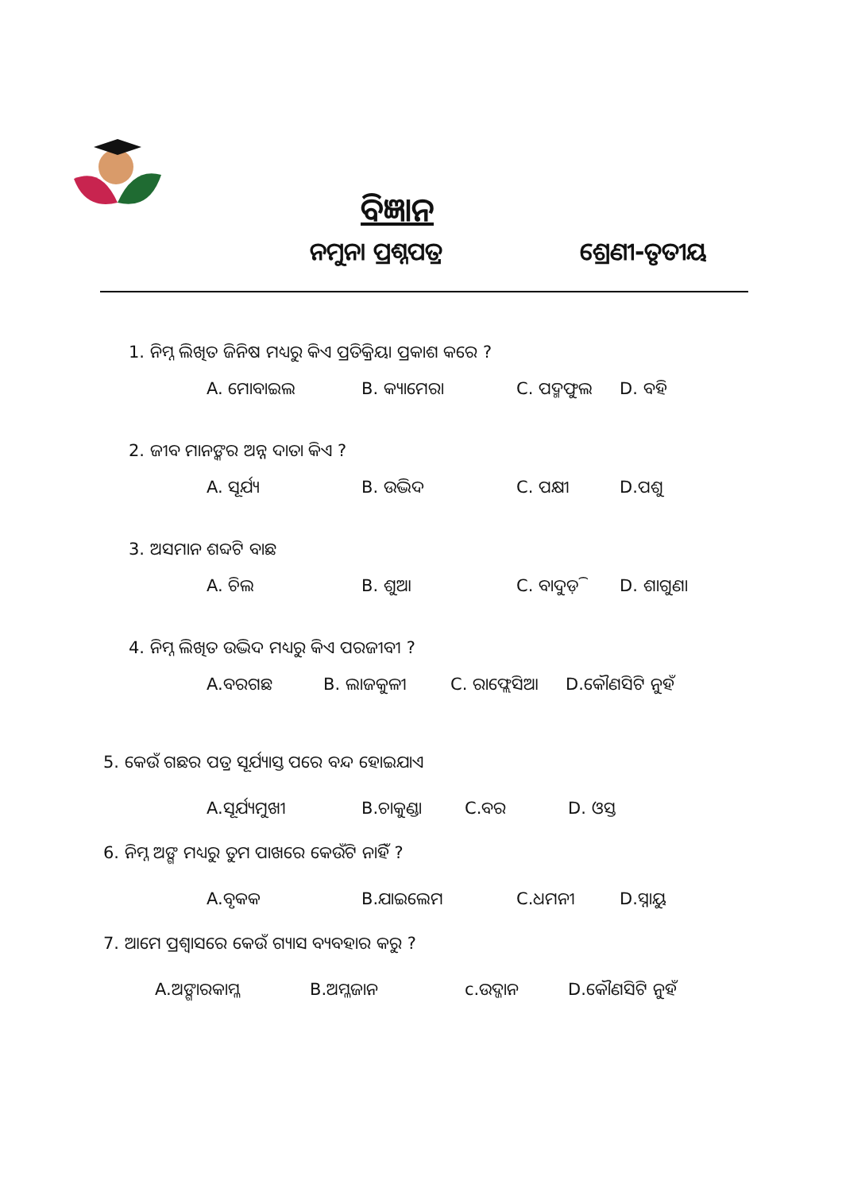ବିଜ୍ଞାନ
ନମୁନା ପ୍ରଶ୍ନପତ୍ର ଶ୍ରେଣୀ-ତୃତୀୟ
1. ନିମ୍ନ ଲିଖିତ ଜିନିଷ ମଧ୍ୟରୁ କିଏ ପ୍ରତିକ୍ରିୟା ପ୍ରକାଶ କରେ ?
A. ମୋବାଇଲ B. କ୍ୟାମେରା C. ପଦ୍ମଫୁଲ D. ବହି
2. ଜୀବ ମାନଙ୍କର ଅନ୍ନ ଦାତା କିଏ ?
A. ସୂର୍ଯ୍ୟ B. ଉଦ୍ଭିଦ C. ପକ୍ଷୀ D.ପଶୁ
3. ଅସମାନ ଶବ୍ଦଟି ବାଛ
A. ଚିଲ B. ଶୁଆ C. ବାଦୁଡ଼ି D. ଶାଗୁଣା
4. ନିମ୍ନ ଲିଖିତ ଉଦ୍ଭିଦ ମଧ୍ୟରୁ କିଏ ପରଜୀବୀ ?
A.ବରଗଛ B. ଲାଜକୁଳୀ C. ର‌ାଫ୍ଲେସିଆ D.କୌଣସିଟି ନୁହଁ
5. କେଉଁ ଗଛର ପତ୍ର ସୂର୍ଯ୍ୟାସ୍ତ ପରେ ବନ୍ଦ ହୋଇଯାଏ
A.ସୂର୍ଯ୍ୟମୁଖୀ B.ଚାକୁଣ୍ଡା C.ବର D. ଓସ୍ତ
6. ନିମ୍ନ ଅଙ୍ଗ ମଧ୍ୟରୁ ତୁମ ପାଖରେ କେଉଁଟି ନାହିଁ ?
A.ବୃକକ B.ଯାଇଲେମ C.ଧମନୀ D.ସ୍ନାୟୁ
7. ଆମେ ପ୍ରଶ୍ୱାସରେ କେଉଁ ଗ୍ୟାସ ବ୍ୟବହାର କରୁ ?
A.ଅଙ୍ଗାରକାମ୍ଳ B.ଅମ୍ଳଜାନ c.ଉଦ୍ଜାନ D.କୌଣସିଟି ନୁହଁ